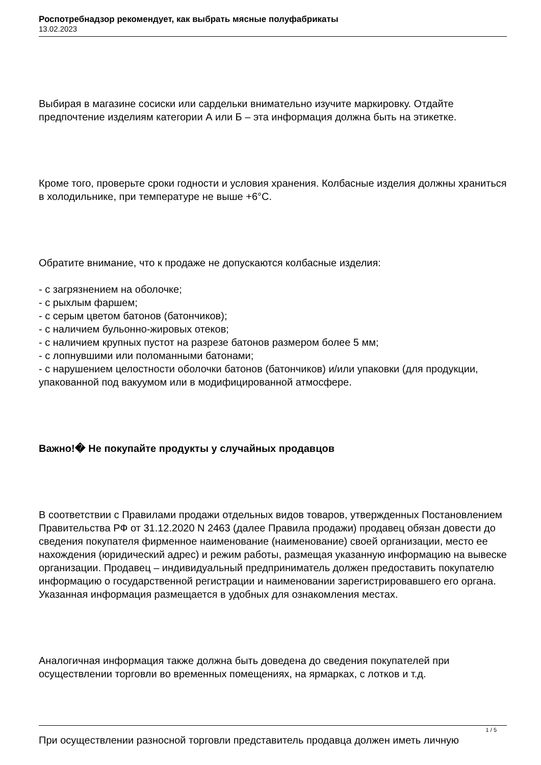Роспотребнадзор рекомендует, как выбрать мясные полуфабрикаты
13.02.2023
Выбирая в магазине сосиски или сардельки внимательно изучите маркировку. Отдайте предпочтение изделиям категории А или Б – эта информация должна быть на этикетке.
Кроме того, проверьте сроки годности и условия хранения. Колбасные изделия должны храниться в холодильнике, при температуре не выше +6°С.
Обратите внимание, что к продаже не допускаются колбасные изделия:
- с загрязнением на оболочке;
- с рыхлым фаршем;
- с серым цветом батонов (батончиков);
- с наличием бульонно-жировых отеков;
- с наличием крупных пустот на разрезе батонов размером более 5 мм;
- с лопнувшими или поломанными батонами;
- с нарушением целостности оболочки батонов (батончиков) и/или упаковки (для продукции, упакованной под вакуумом или в модифицированной атмосфере.
Важно!� Не покупайте продукты у случайных продавцов
В соответствии с Правилами продажи отдельных видов товаров, утвержденных Постановлением Правительства РФ от 31.12.2020 N 2463 (далее Правила продажи) продавец обязан довести до сведения покупателя фирменное наименование (наименование) своей организации, место ее нахождения (юридический адрес) и режим работы, размещая указанную информацию на вывеске организации. Продавец – индивидуальный предприниматель должен предоставить покупателю информацию о государственной регистрации и наименовании зарегистрировавшего его органа. Указанная информация размещается в удобных для ознакомления местах.
Аналогичная информация также должна быть доведена до сведения покупателей при осуществлении торговли во временных помещениях, на ярмарках, с лотков и т.д.
При осуществлении разносной торговли представитель продавца должен иметь личную
1 / 5